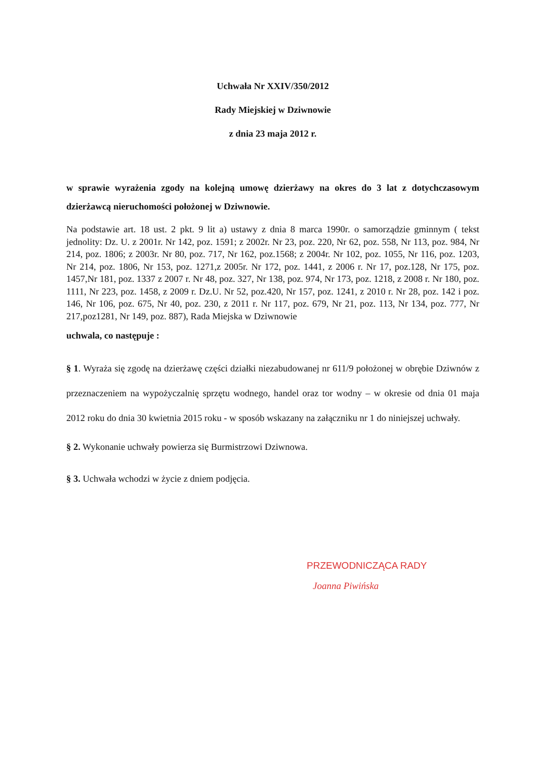Uchwała Nr XXIV/350/2012
Rady Miejskiej w Dziwnowie
z dnia 23 maja 2012 r.
w sprawie wyrażenia zgody na kolejną umowę dzierżawy na okres do 3 lat z dotychczasowym dzierżawcą nieruchomości położonej w Dziwnowie.
Na podstawie art. 18 ust. 2 pkt. 9 lit a) ustawy z dnia 8 marca 1990r. o samorządzie gminnym ( tekst jednolity: Dz. U. z 2001r. Nr 142, poz. 1591; z 2002r. Nr 23, poz. 220, Nr 62, poz. 558, Nr 113, poz. 984, Nr 214, poz. 1806; z 2003r. Nr 80, poz. 717, Nr 162, poz.1568; z 2004r. Nr 102, poz. 1055, Nr 116, poz. 1203, Nr 214, poz. 1806, Nr 153, poz. 1271,z 2005r. Nr 172, poz. 1441, z 2006 r. Nr 17, poz.128, Nr 175, poz. 1457,Nr 181, poz. 1337 z 2007 r. Nr 48, poz. 327, Nr 138, poz. 974, Nr 173, poz. 1218, z 2008 r. Nr 180, poz. 1111, Nr 223, poz. 1458, z 2009 r. Dz.U. Nr 52, poz.420, Nr 157, poz. 1241, z 2010 r. Nr 28, poz. 142 i poz. 146, Nr 106, poz. 675, Nr 40, poz. 230, z 2011 r. Nr 117, poz. 679, Nr 21, poz. 113, Nr 134, poz. 777, Nr 217,poz1281, Nr 149, poz. 887), Rada Miejska w Dziwnowie
uchwala, co następuje :
§ 1. Wyraża się zgodę na dzierżawę części działki niezabudowanej nr 611/9 położonej w obrębie Dziwnów z przeznaczeniem na wypożyczalnię sprzętu wodnego, handel oraz tor wodny – w okresie od dnia 01 maja 2012 roku do dnia 30 kwietnia 2015 roku - w sposób wskazany na załączniku nr 1 do niniejszej uchwały.
§ 2. Wykonanie uchwały powierza się Burmistrzowi Dziwnowa.
§ 3. Uchwała wchodzi w życie z dniem podjęcia.
PRZEWODNICZĄCA RADY
Joanna Piwińska